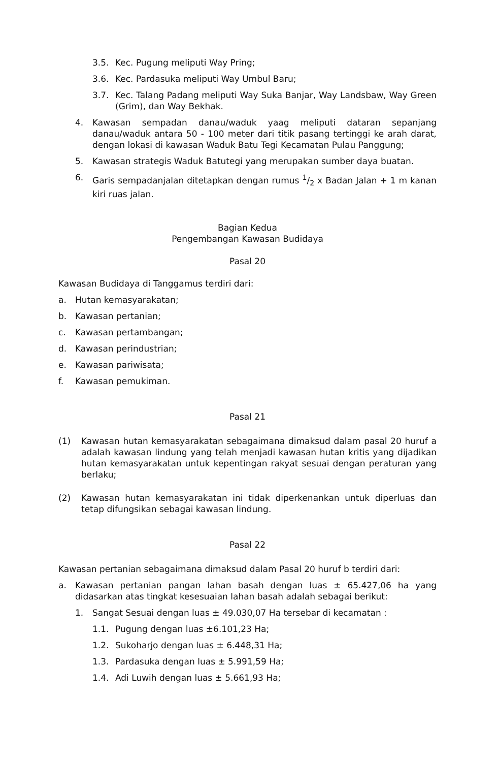3.5. Kec. Pugung meliputi Way Pring;
3.6. Kec. Pardasuka meliputi Way Umbul Baru;
3.7. Kec. Talang Padang meliputi Way Suka Banjar, Way Landsbaw, Way Green (Grim), dan Way Bekhak.
4. Kawasan sempadan danau/waduk yaag meliputi dataran sepanjang danau/waduk antara 50 - 100 meter dari titik pasang tertinggi ke arah darat, dengan lokasi di kawasan Waduk Batu Tegi Kecamatan Pulau Panggung;
5. Kawasan strategis Waduk Batutegi yang merupakan sumber daya buatan.
6. Garis sempadanjalan ditetapkan dengan rumus 1/2 x Badan Jalan + 1 m kanan kiri ruas jalan.
Bagian Kedua
Pengembangan Kawasan Budidaya
Pasal 20
Kawasan Budidaya di Tanggamus terdiri dari:
a. Hutan kemasyarakatan;
b. Kawasan pertanian;
c. Kawasan pertambangan;
d. Kawasan perindustrian;
e. Kawasan pariwisata;
f. Kawasan pemukiman.
Pasal 21
(1) Kawasan hutan kemasyarakatan sebagaimana dimaksud dalam pasal 20 huruf a adalah kawasan lindung yang telah menjadi kawasan hutan kritis yang dijadikan hutan kemasyarakatan untuk kepentingan rakyat sesuai dengan peraturan yang berlaku;
(2) Kawasan hutan kemasyarakatan ini tidak diperkenankan untuk diperluas dan tetap difungsikan sebagai kawasan lindung.
Pasal 22
Kawasan pertanian sebagaimana dimaksud dalam Pasal 20 huruf b terdiri dari:
a. Kawasan pertanian pangan lahan basah dengan luas ± 65.427,06 ha yang didasarkan atas tingkat kesesuaian lahan basah adalah sebagai berikut:
1. Sangat Sesuai dengan luas ± 49.030,07 Ha tersebar di kecamatan :
1.1. Pugung dengan luas ±6.101,23 Ha;
1.2. Sukoharjo dengan luas ± 6.448,31 Ha;
1.3. Pardasuka dengan luas ± 5.991,59 Ha;
1.4. Adi Luwih dengan luas ± 5.661,93 Ha;